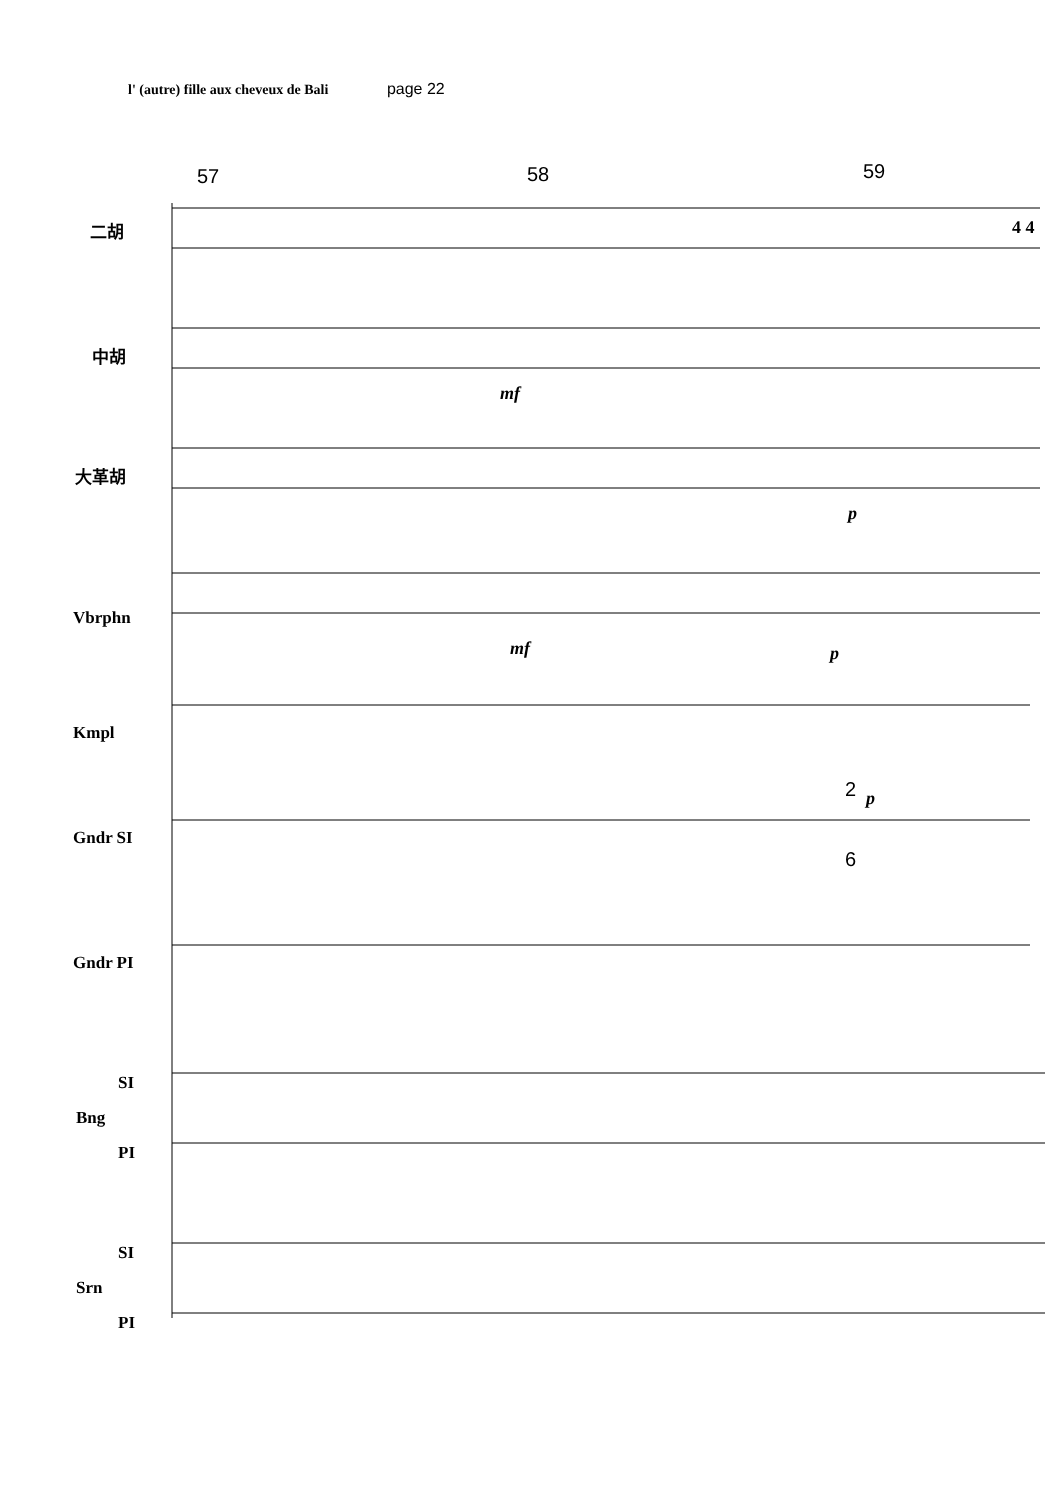l' (autre) fille aux cheveux de Bali page 22
57 58 59
二胡
中胡
mf
大革胡
p
Vbrphn
mf p
Kmpl
2 p
Gndr SI
6
Gndr PI
SI
Bng
PI
SI
Srn
PI
4 4